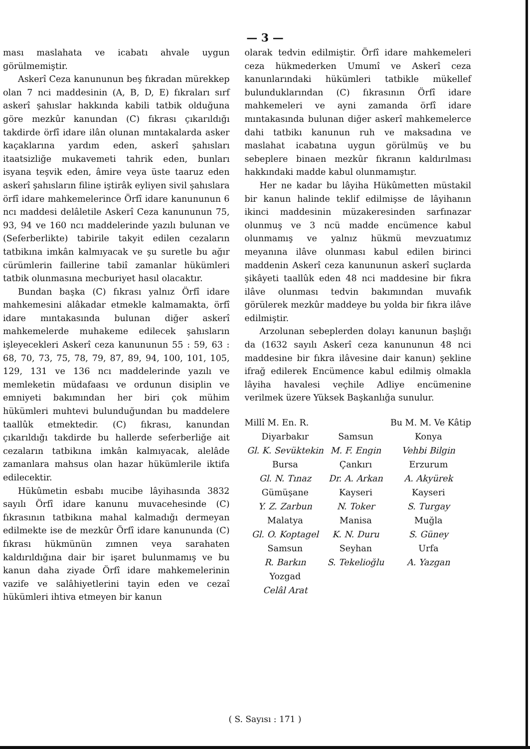— 3 —
ması maslahata ve icabatı ahvale uygun görülmemiştir.
Askerî Ceza kanununun beş fıkradan mürekkep olan 7 nci maddesinin (A, B, D, E) fıkraları sırf askerî şahıslar hakkında kabili tatbik olduğuna göre mezkûr kanundan (C) fıkrası çıkarıldığı takdirde örfî idare ilân olunan mıntakalarda asker kaçaklarına yardım eden, askerî şahısları itaatsizliğe mukavemeti tahrik eden, bunları isyana teşvik eden, âmire veya üste taaruz eden askerî şahısların filine iştirâk eyliyen sivil şahıslara örfî idare mahkemelerince Örfî idare kanununun 6 ncı maddesi delâletile Askerî Ceza kanununun 75, 93, 94 ve 160 ncı maddelerinde yazılı bulunan ve (Seferberlikte) tabirile takyit edilen cezaların tatbikına imkân kalmıyacak ve şu suretle bu ağır cürümlerin faillerine tabiî zamanlar hükümleri tatbik olunmasına mecburiyet hasıl olacaktır.
Bundan başka (C) fıkrası yalnız Örfî idare mahkemesini alâkadar etmekle kalmamakta, örfî idare mıntakasında bulunan diğer askerî mahkemelerde muhakeme edilecek şahısların işleyecekleri Askerî ceza kanununun 55 : 59, 63 : 68, 70, 73, 75, 78, 79, 87, 89, 94, 100, 101, 105, 129, 131 ve 136 ncı maddelerinde yazılı ve memleketin müdafaası ve ordunun disiplin ve emniyeti bakımından her biri çok mühim hükümleri muhtevi bulunduğundan bu maddelere taallûk etmektedir. (C) fıkrası, kanundan çıkarıldığı takdirde bu hallerde seferberliğe ait cezaların tatbikına imkân kalmıyacak, alelâde zamanlara mahsus olan hazar hükümlerile iktifa edilecektir.
Hükûmetin esbabı mucibe lâyihasında 3832 sayılı Örfî idare kanunu muvacehesinde (C) fıkrasının tatbikına mahal kalmadığı dermeyan edilmekte ise de mezkûr Örfî idare kanununda (C) fıkrası hükmünün zımnen veya sarahaten kaldırıldığına dair bir işaret bulunmamış ve bu kanun daha ziyade Örfî idare mahkemelerinin vazife ve salâhiyetlerini tayin eden ve cezaî hükümleri ihtiva etmeyen bir kanun
olarak tedvin edilmiştir. Örfî idare mahkemeleri ceza hükmederken Umumî ve Askerî ceza kanunlarındaki hükümleri tatbikle mükellef bulunduklarından (C) fıkrasının Örfî idare mahkemeleri ve ayni zamanda örfî idare mıntakasında bulunan diğer askerî mahkemelerce dahi tatbikı kanunun ruh ve maksadına ve maslahat icabatına uygun görülmüş ve bu sebeplere binaen mezkûr fıkranın kaldırılması hakkındaki madde kabul olunmamıştır.
Her ne kadar bu lâyiha Hükûmetten müstakil bir kanun halinde teklif edilmişse de lâyihanın ikinci maddesinin müzakeresinden sarfınazar olunmuş ve 3 ncü madde encümence kabul olunmamış ve yalnız hükmü mevzuatımız meyanına ilâve olunması kabul edilen birinci maddenin Askerî ceza kanununun askerî suçlarda şikâyeti taallûk eden 48 nci maddesine bir fıkra ilâve olunması tedvin bakımından muvafık görülerek mezkûr maddeye bu yolda bir fıkra ilâve edilmiştir.
Arzolunan sebeplerden dolayı kanunun başlığı da (1632 sayılı Askerî ceza kanununun 48 nci maddesine bir fıkra ilâvesine dair kanun) şekline ifrağ edilerek Encümence kabul edilmiş olmakla lâyiha havalesi veçhile Adliye encümenine verilmek üzere Yüksek Başkanlığa sunulur.
| Millî M. En. R. | | Bu M. M. Ve Kâtip |
| Diyarbakır | Samsun | Konya |
| Gl. K. Sevüktekin | M. F. Engin | Vehbi Bilgin |
| Bursa | Çankırı | Erzurum |
| Gl. N. Tınaz | Dr. A. Arkan | A. Akyürek |
| Gümüşane | Kayseri | Kayseri |
| Y. Z. Zarbun | N. Toker | S. Turgay |
| Malatya | Manisa | Muğla |
| Gl. O. Koptagel | K. N. Duru | S. Güney |
| Samsun | Seyhan | Urfa |
| R. Barkın | S. Tekelioğlu | A. Yazgan |
| Yozgad | | |
| Celâl Arat | | |
( S. Sayısı : 171 )